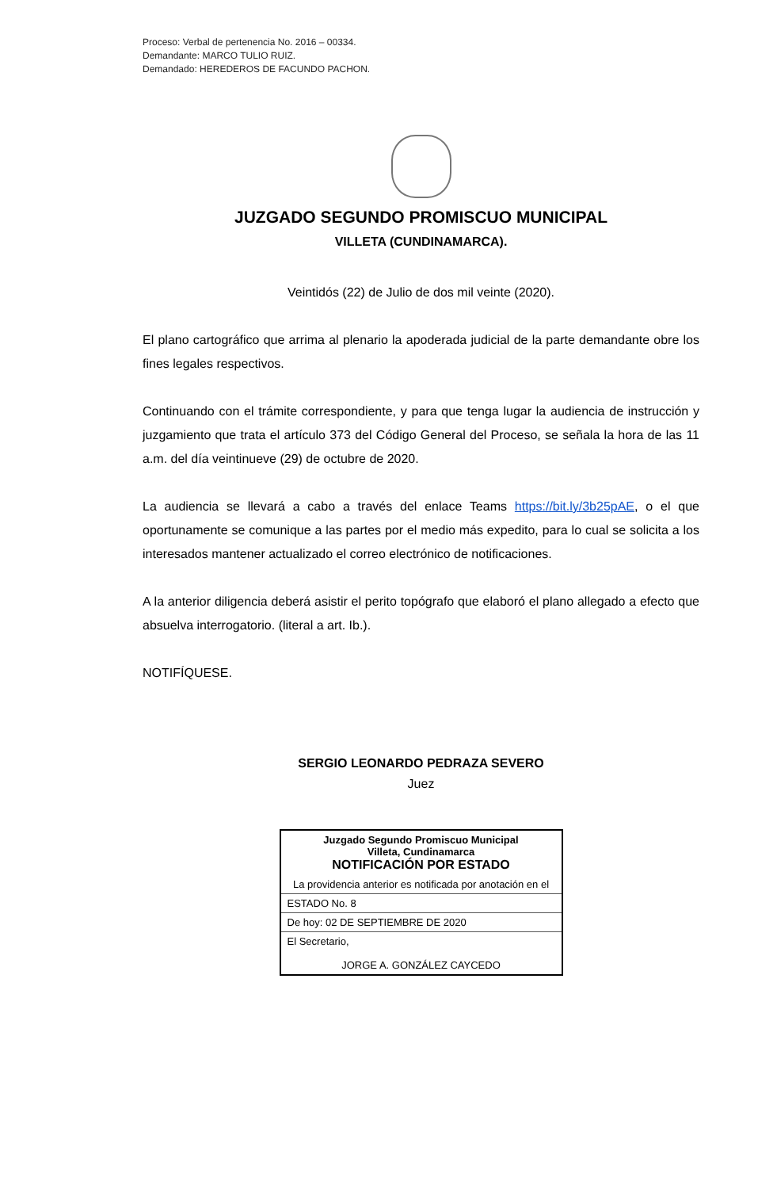Proceso: Verbal de pertenencia No. 2016 – 00334.
Demandante: MARCO TULIO RUIZ.
Demandado: HEREDEROS DE FACUNDO PACHON.
JUZGADO SEGUNDO PROMISCUO MUNICIPAL
VILLETA (CUNDINAMARCA).
Veintidós (22) de Julio de dos mil veinte (2020).
El plano cartográfico que arrima al plenario la apoderada judicial de la parte demandante obre los fines legales respectivos.
Continuando con el trámite correspondiente, y para que tenga lugar la audiencia de instrucción y juzgamiento que trata el artículo 373 del Código General del Proceso, se señala la hora de las 11 a.m. del día veintinueve (29) de octubre de 2020.
La audiencia se llevará a cabo a través del enlace Teams https://bit.ly/3b25pAE, o el que oportunamente se comunique a las partes por el medio más expedito, para lo cual se solicita a los interesados mantener actualizado el correo electrónico de notificaciones.
A la anterior diligencia deberá asistir el perito topógrafo que elaboró el plano allegado a efecto que absuelva interrogatorio. (literal a art. Ib.).
NOTIFÍQUESE.
SERGIO LEONARDO PEDRAZA SEVERO
Juez
| Juzgado Segundo Promiscuo Municipal Villeta, Cundinamarca NOTIFICACIÓN POR ESTADO |
| La providencia anterior es notificada por anotación en el |
| ESTADO No. 8 |
| De hoy: 02 DE SEPTIEMBRE DE 2020 |
| El Secretario, JORGE A. GONZÁLEZ CAYCEDO |